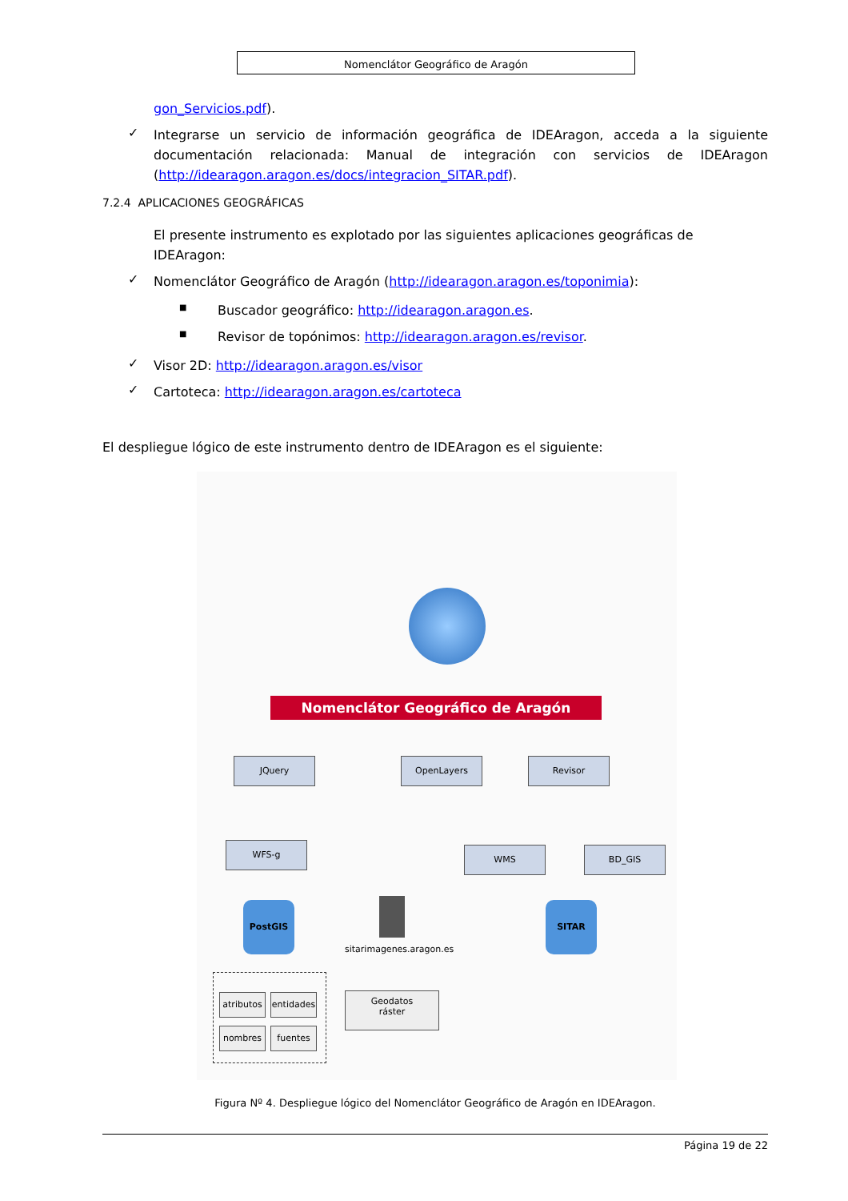Nomenclátor Geográfico de Aragón
gon_Servicios.pdf).
✓
Integrarse un servicio de información geográfica de IDEAragon, acceda a la siguiente documentación relacionada: Manual de integración con servicios de IDEAragon (http://idearagon.aragon.es/docs/integracion_SITAR.pdf).
7.2.4 APLICACIONES GEOGRÁFICAS
El presente instrumento es explotado por las siguientes aplicaciones geográficas de IDEAragon:
✓
Nomenclátor Geográfico de Aragón (http://idearagon.aragon.es/toponimia):
■
Buscador geográfico: http://idearagon.aragon.es.
■
Revisor de topónimos: http://idearagon.aragon.es/revisor.
✓
Visor 2D: http://idearagon.aragon.es/visor
✓
Cartoteca: http://idearagon.aragon.es/cartoteca
El despliegue lógico de este instrumento dentro de IDEAragon es el siguiente:
Nomenclátor Geográfico de Aragón
JQuery OpenLayers Revisor
WFS-g WMS BD_GIS
PostGIS SITAR
sitarimagenes.aragon.es
atributos
entidades
nombres fuentes
Geodatos
ráster
Figura Nº 4. Despliegue lógico del Nomenclátor Geográfico de Aragón en IDEAragon.
Página 19 de 22